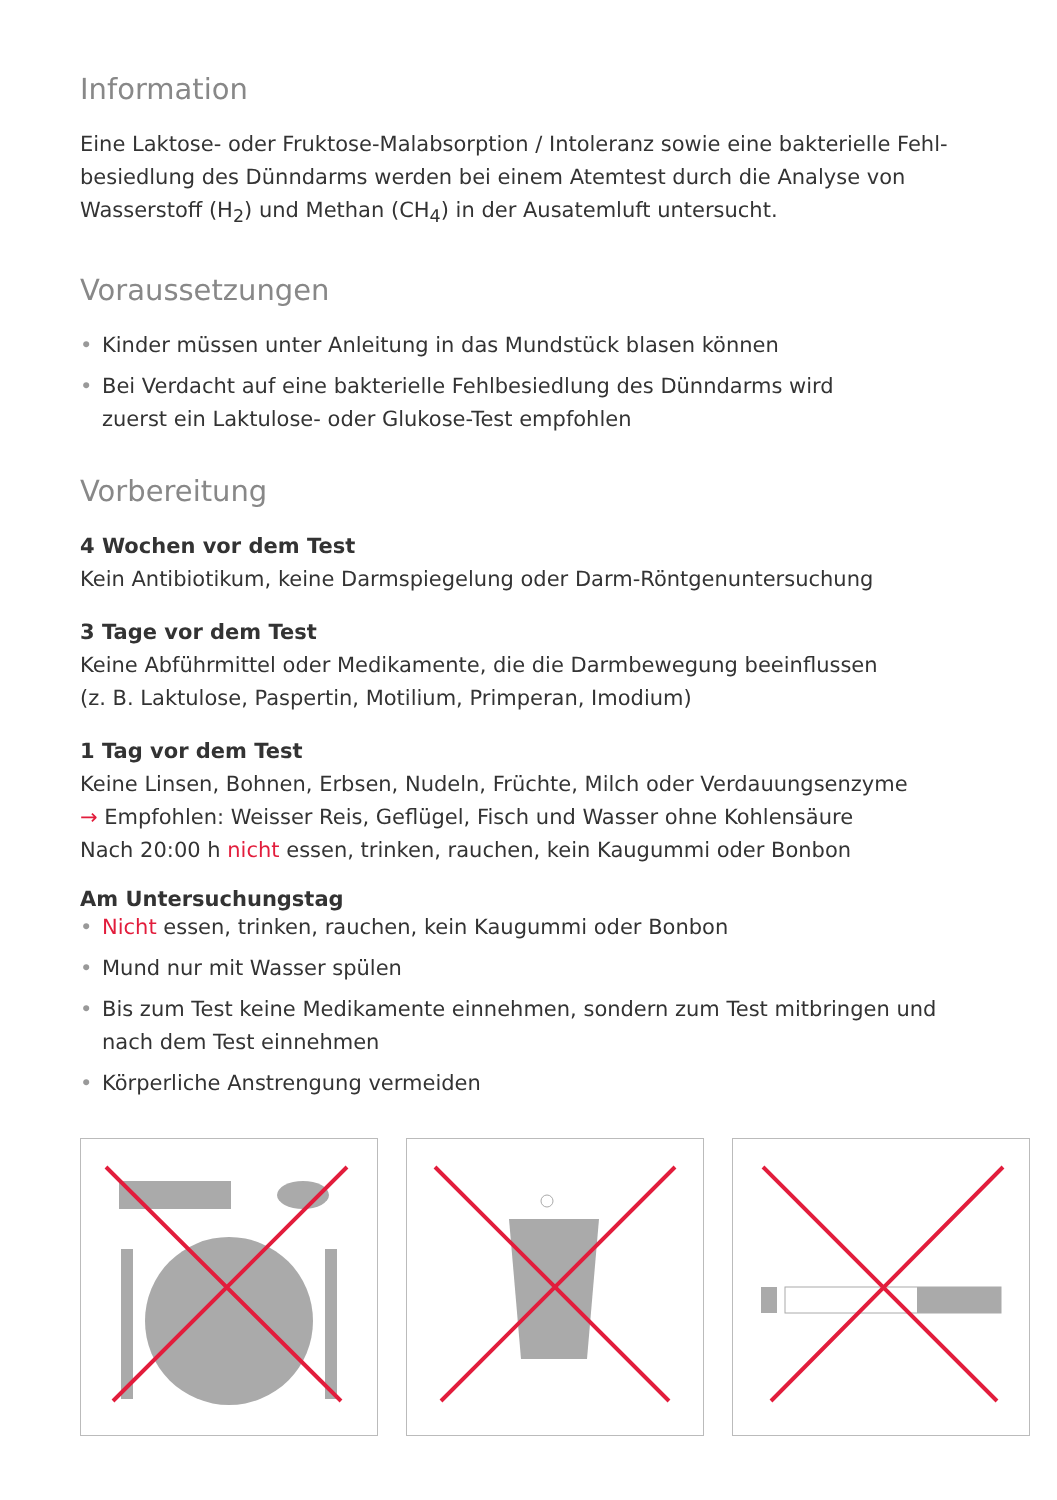Information
Eine Laktose- oder Fruktose-Malabsorption / Intoleranz sowie eine bakterielle Fehl­besiedlung des Dünndarms werden bei einem Atemtest durch die Analyse von Wasser­stoff (H<sub>2</sub>) und Methan (CH<sub>4</sub>) in der Ausatemluft untersucht.
Voraussetzungen
• Kinder müssen unter Anleitung in das Mundstück blasen können
• Bei Verdacht auf eine bakterielle Fehlbesiedlung des Dünndarms wird
zuerst ein Laktulose- oder Glukose-Test empfohlen
Vorbereitung
4 Wochen vor dem Test
Kein Antibiotikum, keine Darmspiegelung oder Darm-Röntgenuntersuchung
3 Tage vor dem Test
Keine Abführmittel oder Medikamente, die die Darmbewegung beeinflussen
(z. B. Laktulose, Paspertin, Motilium, Primperan, Imodium)
1 Tag vor dem Test
Keine Linsen, Bohnen, Erbsen, Nudeln, Früchte, Milch oder Verdauungsenzyme
→ Empfohlen: Weisser Reis, Geflügel, Fisch und Wasser ohne Kohlensäure
Nach 20:00 h nicht essen, trinken, rauchen, kein Kaugummi oder Bonbon
Am Untersuchungstag
• Nicht essen, trinken, rauchen, kein Kaugummi oder Bonbon
• Mund nur mit Wasser spülen
• Bis zum Test keine Medikamente einnehmen, sondern zum Test mitbringen und nach dem Test einnehmen
• Körperliche Anstrengung vermeiden